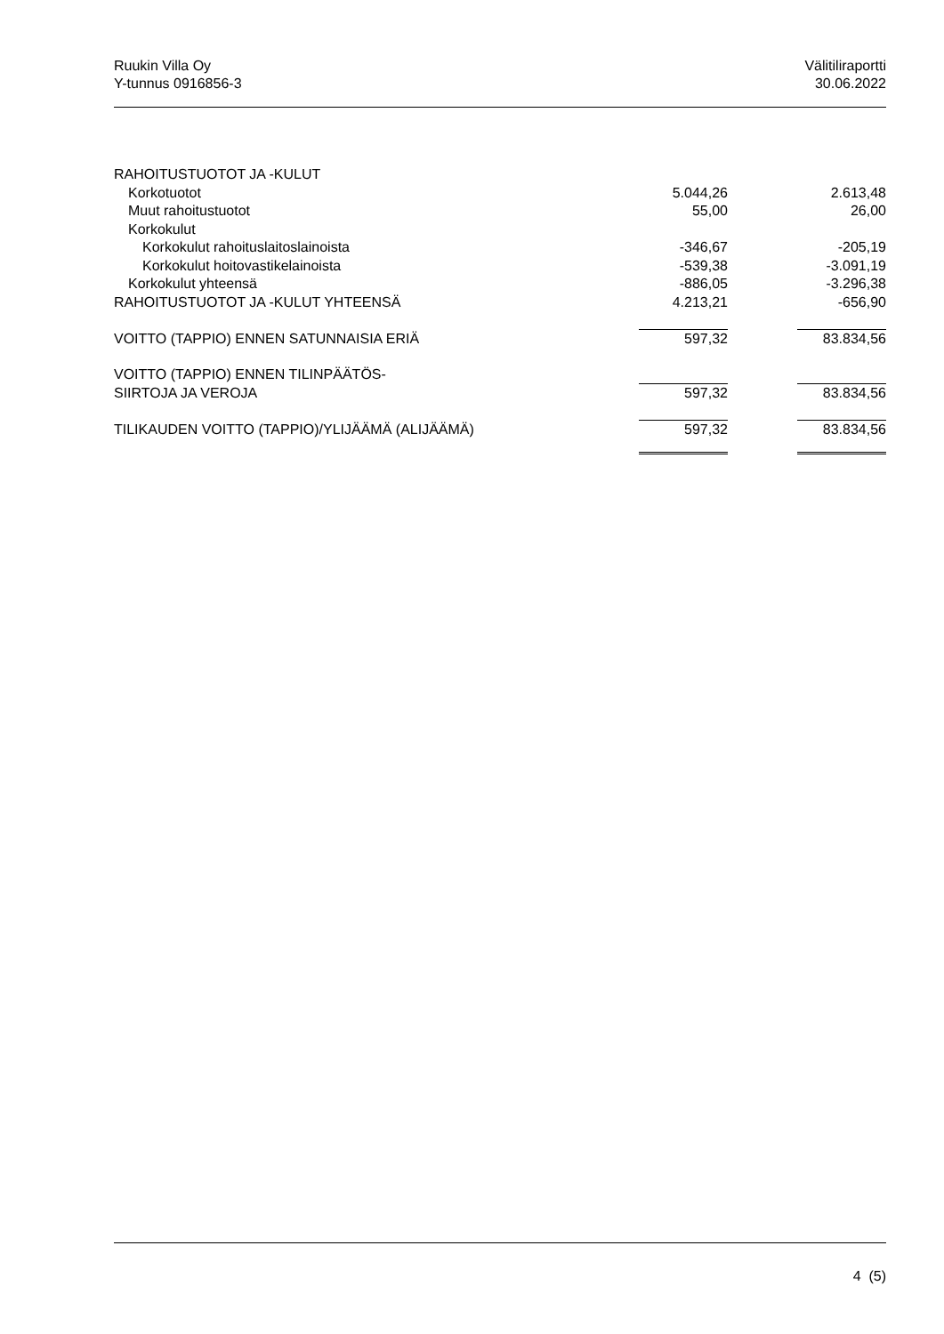Ruukin Villa Oy
Y-tunnus 0916856-3
Välitiliraportti
30.06.2022
| RAHOITUSTUOTOT JA -KULUT | | | |
| Korkotuotot | 5.044,26 | | 2.613,48 |
| Muut rahoitustuotot | 55,00 | | 26,00 |
| Korkokulut | | | |
| Korkokulut rahoituslaitoslainoista | -346,67 | | -205,19 |
| Korkokulut hoitovastikelainoista | -539,38 | | -3.091,19 |
| Korkokulut yhteensä | -886,05 | | -3.296,38 |
| RAHOITUSTUOTOT JA -KULUT YHTEENSÄ | 4.213,21 | | -656,90 |
| VOITTO (TAPPIO) ENNEN SATUNNAISIA ERIÄ | 597,32 | | 83.834,56 |
| VOITTO (TAPPIO) ENNEN TILINPÄÄTÖS- | | | |
| SIIRTOJA JA VEROJA | 597,32 | | 83.834,56 |
| TILIKAUDEN VOITTO (TAPPIO)/YLIJÄÄMÄ (ALIJÄÄMÄ) | 597,32 | | 83.834,56 |
4 (5)